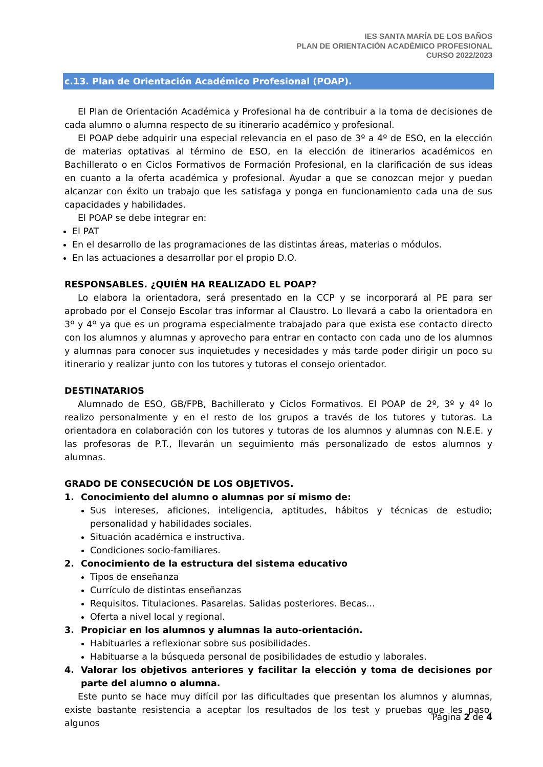IES SANTA MARÍA DE LOS BAÑOS
PLAN DE ORIENTACIÓN ACADÉMICO PROFESIONAL
CURSO 2022/2023
c.13. Plan de Orientación Académico Profesional (POAP).
El Plan de Orientación Académica y Profesional ha de contribuir a la toma de decisiones de cada alumno o alumna respecto de su itinerario académico y profesional.
El POAP debe adquirir una especial relevancia en el paso de 3º a 4º de ESO, en la elección de materias optativas al término de ESO, en la elección de itinerarios académicos en Bachillerato o en Ciclos Formativos de Formación Profesional, en la clarificación de sus ideas en cuanto a la oferta académica y profesional. Ayudar a que se conozcan mejor y puedan alcanzar con éxito un trabajo que les satisfaga y ponga en funcionamiento cada una de sus capacidades y habilidades.
El POAP se debe integrar en:
El PAT
En el desarrollo de las programaciones de las distintas áreas, materias o módulos.
En las actuaciones a desarrollar por el propio D.O.
RESPONSABLES. ¿QUIÉN HA REALIZADO EL POAP?
Lo elabora la orientadora, será presentado en la CCP y se incorporará al PE para ser aprobado por el Consejo Escolar tras informar al Claustro. Lo llevará a cabo la orientadora en 3º y 4º ya que es un programa especialmente trabajado para que exista ese contacto directo con los alumnos y alumnas y aprovecho para entrar en contacto con cada uno de los alumnos y alumnas para conocer sus inquietudes y necesidades y más tarde poder dirigir un poco su itinerario y realizar junto con los tutores y tutoras el consejo orientador.
DESTINATARIOS
Alumnado de ESO, GB/FPB, Bachillerato y Ciclos Formativos. El POAP de 2º, 3º y 4º lo realizo personalmente y en el resto de los grupos a través de los tutores y tutoras. La orientadora en colaboración con los tutores y tutoras de los alumnos y alumnas con N.E.E. y las profesoras de P.T., llevarán un seguimiento más personalizado de estos alumnos y alumnas.
GRADO DE CONSECUCIÓN DE LOS OBJETIVOS.
1. Conocimiento del alumno o alumnas por sí mismo de:
Sus intereses, aficiones, inteligencia, aptitudes, hábitos y técnicas de estudio; personalidad y habilidades sociales.
Situación académica e instructiva.
Condiciones socio-familiares.
2. Conocimiento de la estructura del sistema educativo
Tipos de enseñanza
Currículo de distintas enseñanzas
Requisitos. Titulaciones. Pasarelas. Salidas posteriores. Becas...
Oferta a nivel local y regional.
3. Propiciar en los alumnos y alumnas la auto-orientación.
Habituarles a reflexionar sobre sus posibilidades.
Habituarse a la búsqueda personal de posibilidades de estudio y laborales.
4. Valorar los objetivos anteriores y facilitar la elección y toma de decisiones por parte del alumno o alumna.
Este punto se hace muy difícil por las dificultades que presentan los alumnos y alumnas, existe bastante resistencia a aceptar los resultados de los test y pruebas que les paso, algunos
Página 2 de 4